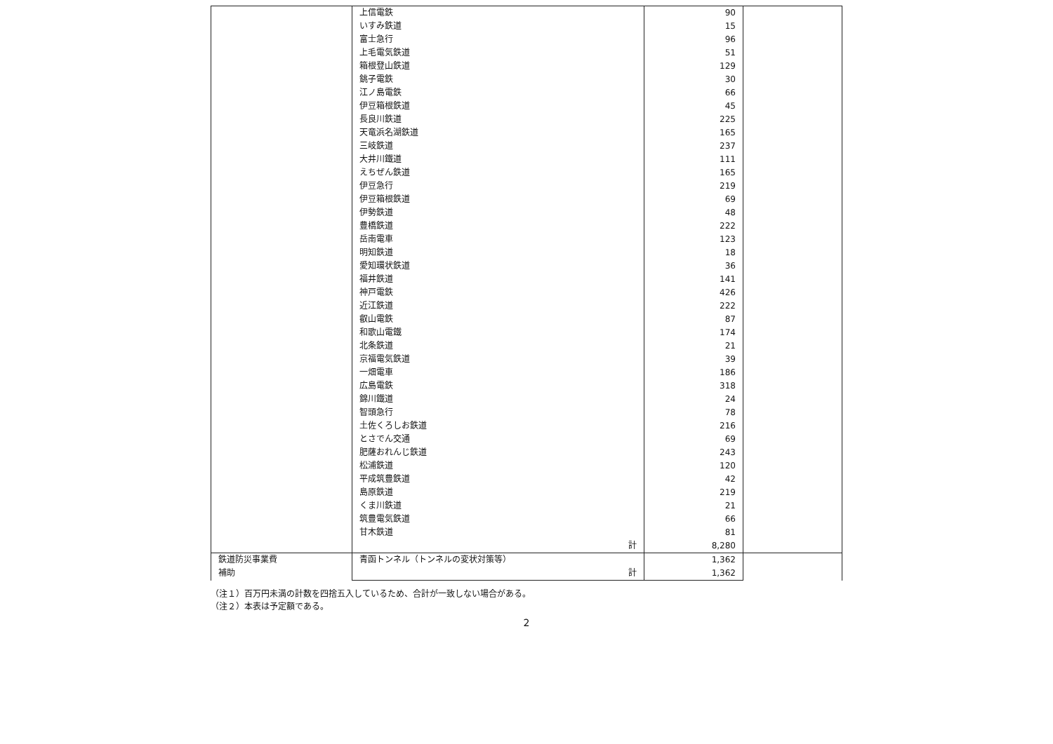| | 上信電鉄 | 90 | |
| | いすみ鉄道 | 15 | |
| | 富士急行 | 96 | |
| | 上毛電気鉄道 | 51 | |
| | 箱根登山鉄道 | 129 | |
| | 銚子電鉄 | 30 | |
| | 江ノ島電鉄 | 66 | |
| | 伊豆箱根鉄道 | 45 | |
| | 長良川鉄道 | 225 | |
| | 天竜浜名湖鉄道 | 165 | |
| | 三岐鉄道 | 237 | |
| | 大井川鐵道 | 111 | |
| | えちぜん鉄道 | 165 | |
| | 伊豆急行 | 219 | |
| | 伊豆箱根鉄道 | 69 | |
| | 伊勢鉄道 | 48 | |
| | 豊橋鉄道 | 222 | |
| | 岳南電車 | 123 | |
| | 明知鉄道 | 18 | |
| | 愛知環状鉄道 | 36 | |
| | 福井鉄道 | 141 | |
| | 神戸電鉄 | 426 | |
| | 近江鉄道 | 222 | |
| | 叡山電鉄 | 87 | |
| | 和歌山電鐵 | 174 | |
| | 北条鉄道 | 21 | |
| | 京福電気鉄道 | 39 | |
| | 一畑電車 | 186 | |
| | 広島電鉄 | 318 | |
| | 錦川鐵道 | 24 | |
| | 智頭急行 | 78 | |
| | 土佐くろしお鉄道 | 216 | |
| | とさでん交通 | 69 | |
| | 肥薩おれんじ鉄道 | 243 | |
| | 松浦鉄道 | 120 | |
| | 平成筑豊鉄道 | 42 | |
| | 島原鉄道 | 219 | |
| | くま川鉄道 | 21 | |
| | 筑豊電気鉄道 | 66 | |
| | 甘木鉄道 | 81 | |
| | 計 | 8,280 | |
| 鉄道防災事業費 補助 | 青函トンネル（トンネルの変状対策等） | 1,362 | |
| | 計 | 1,362 | |
（注１）百万円未満の計数を四捨五入しているため、合計が一致しない場合がある。
（注２）本表は予定額である。
2